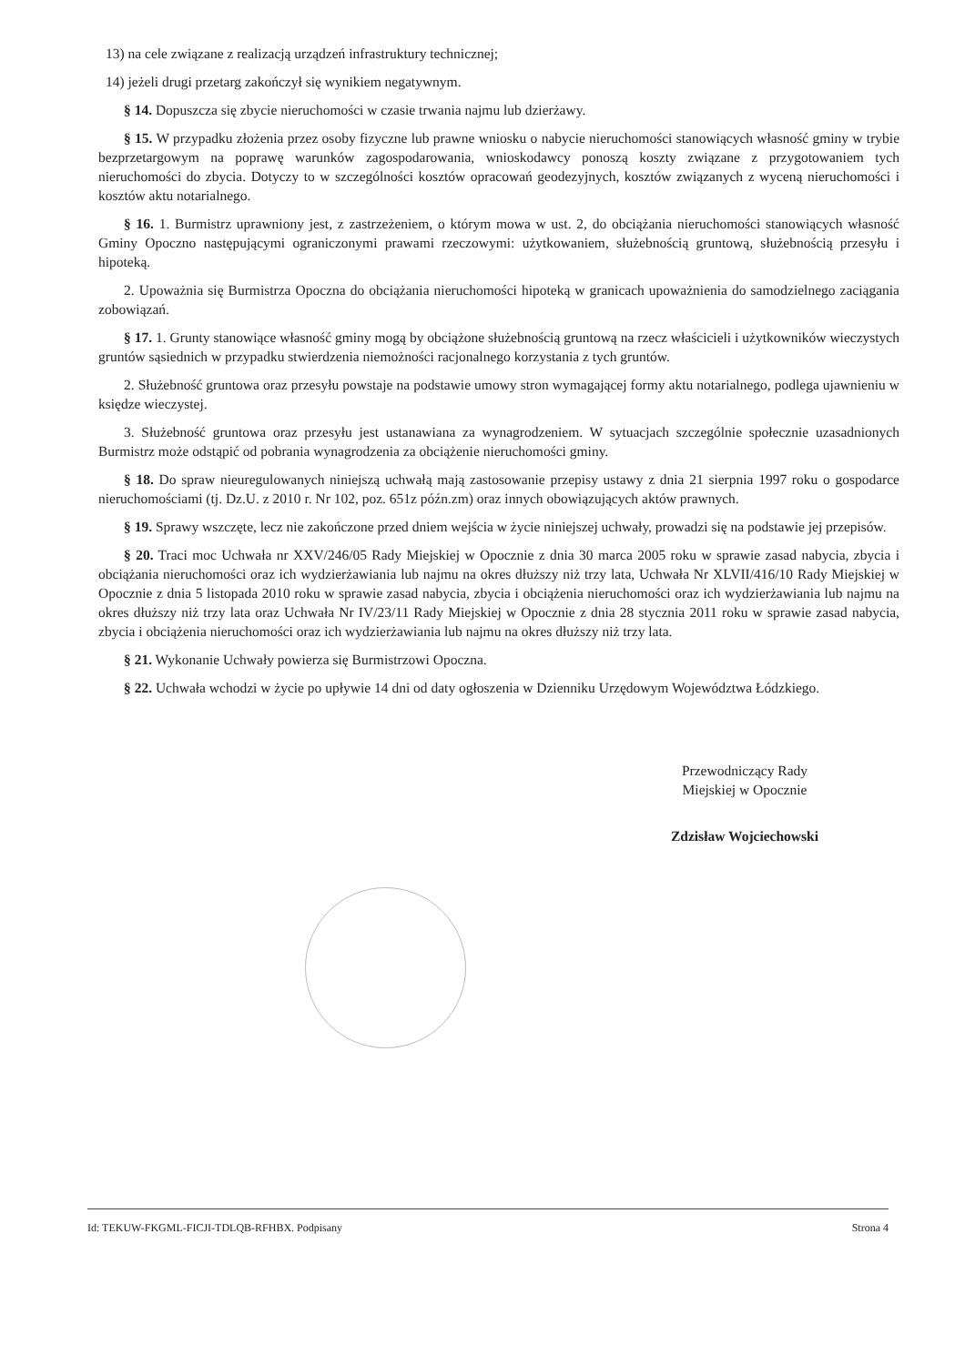13) na cele związane z realizacją urządzeń infrastruktury technicznej;
14) jeżeli drugi przetarg zakończył się wynikiem negatywnym.
§ 14. Dopuszcza się zbycie nieruchomości w czasie trwania najmu lub dzierżawy.
§ 15. W przypadku złożenia przez osoby fizyczne lub prawne wniosku o nabycie nieruchomości stanowiących własność gminy w trybie bezprzetargowym na poprawę warunków zagospodarowania, wnioskodawcy ponoszą koszty związane z przygotowaniem tych nieruchomości do zbycia. Dotyczy to w szczególności kosztów opracowań geodezyjnych, kosztów związanych z wyceną nieruchomości i kosztów aktu notarialnego.
§ 16. 1. Burmistrz uprawniony jest, z zastrzeżeniem, o którym mowa w ust. 2, do obciążania nieruchomości stanowiących własność Gminy Opoczno następującymi ograniczonymi prawami rzeczowymi: użytkowaniem, służebnością gruntową, służebnością przesyłu i hipoteką.
2. Upoważnia się Burmistrza Opoczna do obciążania nieruchomości hipoteką w granicach upoważnienia do samodzielnego zaciągania zobowiązań.
§ 17. 1. Grunty stanowiące własność gminy mogą by obciążone służebnością gruntową na rzecz właścicieli i użytkowników wieczystych gruntów sąsiednich w przypadku stwierdzenia niemożności racjonalnego korzystania z tych gruntów.
2. Służebność gruntowa oraz przesyłu powstaje na podstawie umowy stron wymagającej formy aktu notarialnego, podlega ujawnieniu w księdze wieczystej.
3. Służebność gruntowa oraz przesyłu jest ustanawiana za wynagrodzeniem. W sytuacjach szczególnie społecznie uzasadnionych Burmistrz może odstąpić od pobrania wynagrodzenia za obciążenie nieruchomości gminy.
§ 18. Do spraw nieuregulowanych niniejszą uchwałą mają zastosowanie przepisy ustawy z dnia 21 sierpnia 1997 roku o gospodarce nieruchomościami (tj. Dz.U. z 2010 r. Nr 102, poz. 651z późn.zm) oraz innych obowiązujących aktów prawnych.
§ 19. Sprawy wszczęte, lecz nie zakończone przed dniem wejścia w życie niniejszej uchwały, prowadzi się na podstawie jej przepisów.
§ 20. Traci moc Uchwała nr XXV/246/05 Rady Miejskiej w Opocznie z dnia 30 marca 2005 roku w sprawie zasad nabycia, zbycia i obciążania nieruchomości oraz ich wydzierżawiania lub najmu na okres dłuższy niż trzy lata, Uchwała Nr XLVII/416/10 Rady Miejskiej w Opocznie z dnia 5 listopada 2010 roku w sprawie zasad nabycia, zbycia i obciążenia nieruchomości oraz ich wydzierżawiania lub najmu na okres dłuższy niż trzy lata oraz Uchwała Nr IV/23/11 Rady Miejskiej w Opocznie z dnia 28 stycznia 2011 roku w sprawie zasad nabycia, zbycia i obciążenia nieruchomości oraz ich wydzierżawiania lub najmu na okres dłuższy niż trzy lata.
§ 21. Wykonanie Uchwały powierza się Burmistrzowi Opoczna.
§ 22. Uchwała wchodzi w życie po upływie 14 dni od daty ogłoszenia w Dzienniku Urzędowym Województwa Łódzkiego.
Przewodniczący Rady
Miejskiej w Opocznie
Zdzisław Wojciechowski
Id: TEKUW-FKGML-FICJI-TDLQB-RFHBX. Podpisany Strona 4